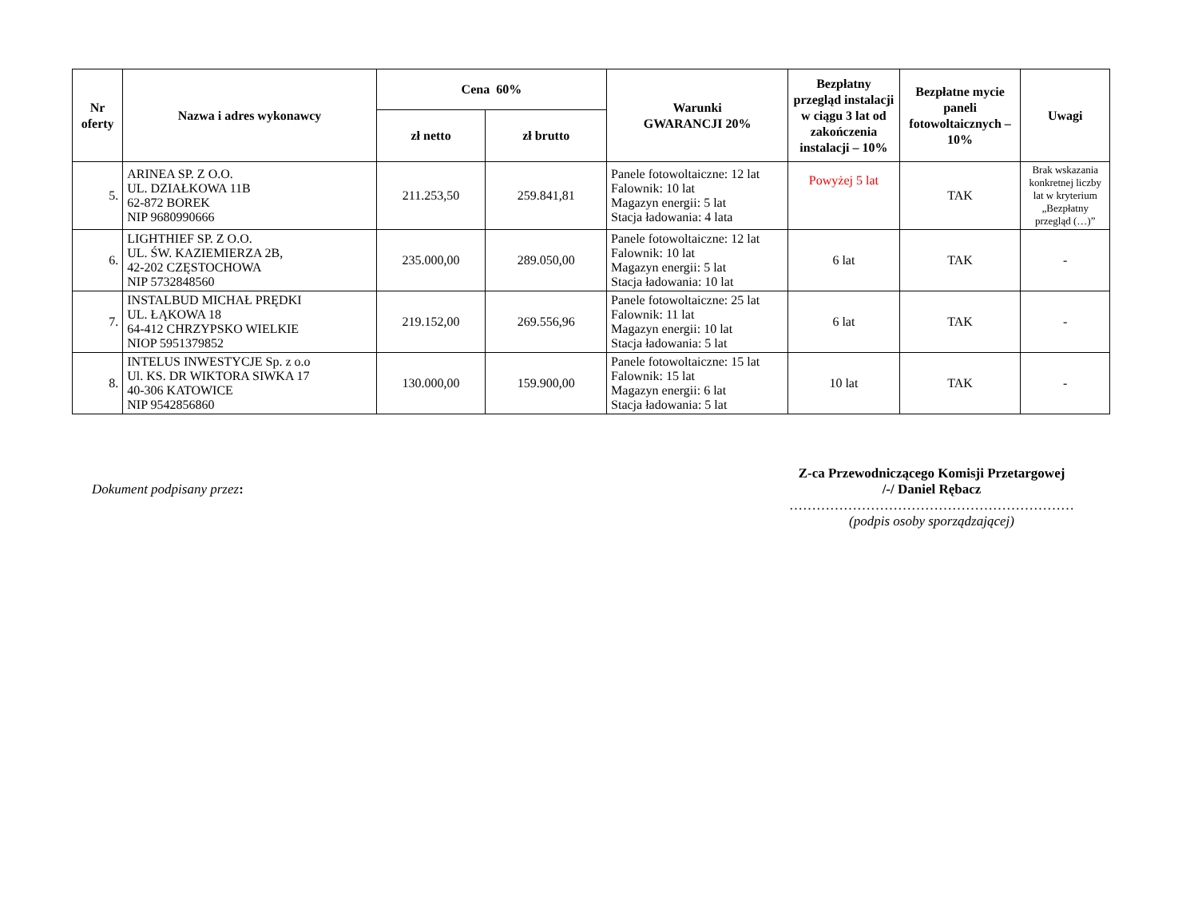| Nr oferty | Nazwa i adres wykonawcy | Cena 60% | | Warunki GWARANCJI 20% | Bezpłatny przegląd instalacji w ciągu 3 lat od zakończenia instalacji – 10% | Bezpłatne mycie paneli fotowoltaicznych – 10% | Uwagi |
| --- | --- | --- | --- | --- | --- | --- | --- |
| | | zł netto | zł brutto | | | | |
| 5. | ARINEA SP. Z O.O. UL. DZIAŁKOWA 11B 62-872 BOREK NIP 9680990666 | 211.253,50 | 259.841,81 | Panele fotowoltaiczne: 12 lat Falownik: 10 lat Magazyn energii: 5 lat Stacja ładowania: 4 lata | Powyżej 5 lat | TAK | Brak wskazania konkretnej liczby lat w kryterium „Bezpłatny przegląd (…)” |
| 6. | LIGHTHIEF SP. Z O.O. UL. ŚW. KAZIEMIERZA 2B, 42-202 CZĘSTOCHOWA NIP 5732848560 | 235.000,00 | 289.050,00 | Panele fotowoltaiczne: 12 lat Falownik: 10 lat Magazyn energii: 5 lat Stacja ładowania: 10 lat | 6 lat | TAK | - |
| 7. | INSTALBUD MICHAŁ PRĘDKI UL. ŁĄKOWA 18 64-412 CHRZYPSKO WIELKIE NIOP 5951379852 | 219.152,00 | 269.556,96 | Panele fotowoltaiczne: 25 lat Falownik: 11 lat Magazyn energii: 10 lat Stacja ładowania: 5 lat | 6 lat | TAK | - |
| 8. | INTELUS INWESTYCJE Sp. z o.o Ul. KS. DR WIKTORA SIWKA 17 40-306 KATOWICE NIP 9542856860 | 130.000,00 | 159.900,00 | Panele fotowoltaiczne: 15 lat Falownik: 15 lat Magazyn energii: 6 lat Stacja ładowania: 5 lat | 10 lat | TAK | - |
Dokument podpisany przez:
Z-ca Przewodniczącego Komisji Przetargowej
/-/ Daniel Rębacz
………………………………………………………
(podpis osoby sporządzającej)